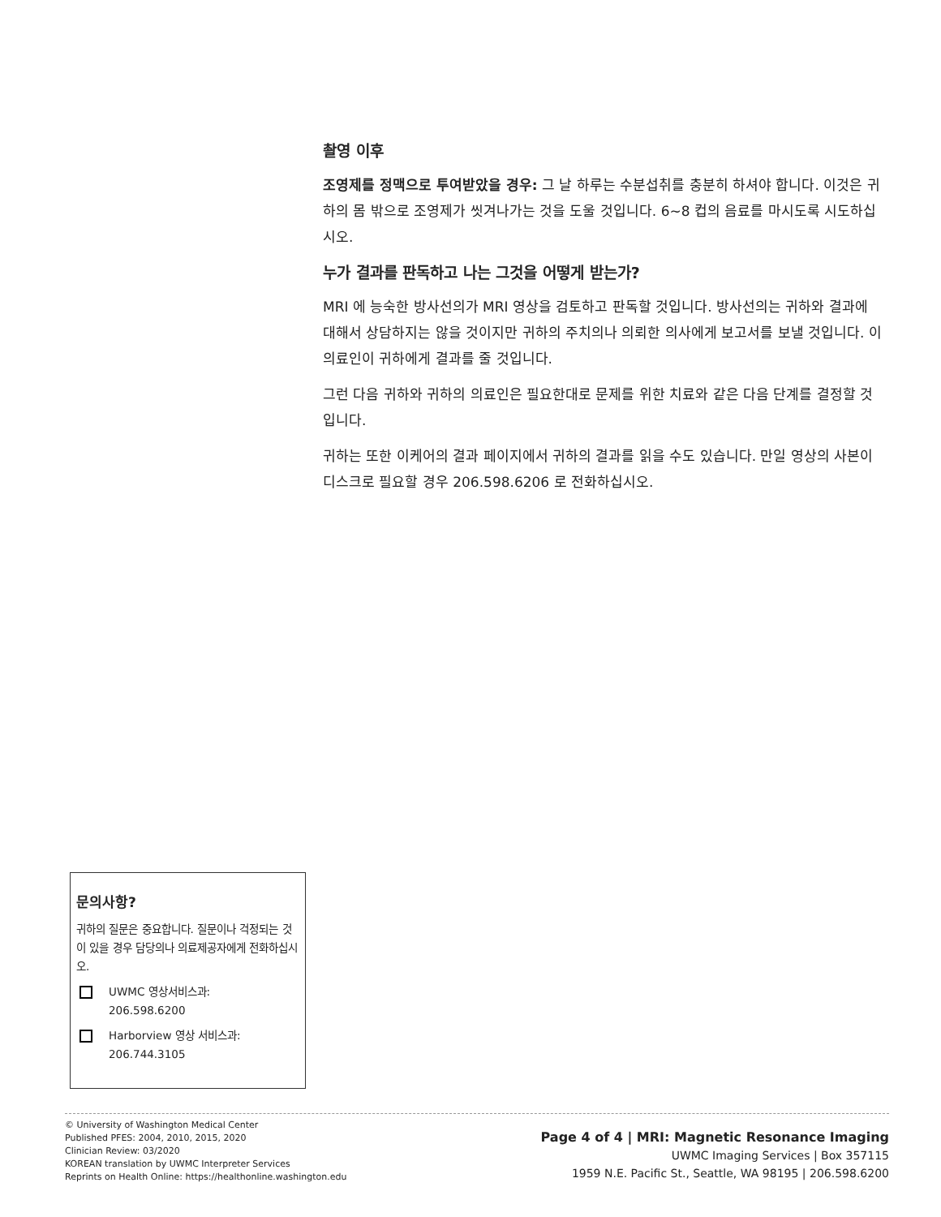촬영 이후
조영제를 정맥으로 투여받았을 경우: 그 날 하루는 수분섭취를 충분히 하셔야 합니다. 이것은 귀하의 몸 밖으로 조영제가 씻겨나가는 것을 도울 것입니다. 6~8 컵의 음료를 마시도록 시도하십시오.
누가 결과를 판독하고 나는 그것을 어떻게 받는가?
MRI 에 능숙한 방사선의가 MRI 영상을 검토하고 판독할 것입니다. 방사선의는 귀하와 결과에 대해서 상담하지는 않을 것이지만 귀하의 주치의나 의뢰한 의사에게 보고서를 보낼 것입니다. 이 의료인이 귀하에게 결과를 줄 것입니다.
그런 다음 귀하와 귀하의 의료인은 필요한대로 문제를 위한 치료와 같은 다음 단계를 결정할 것입니다.
귀하는 또한 이케어의 결과 페이지에서 귀하의 결과를 읽을 수도 있습니다. 만일 영상의 사본이 디스크로 필요할 경우 206.598.6206 로 전화하십시오.
문의사항?
귀하의 질문은 중요합니다. 질문이나 걱정되는 것이 있을 경우 담당의나 의료제공자에게 전화하십시오.
UWMC 영상서비스과:
206.598.6200
Harborview 영상 서비스과:
206.744.3105
© University of Washington Medical Center
Published PFES: 2004, 2010, 2015, 2020
Clinician Review: 03/2020
KOREAN translation by UWMC Interpreter Services
Reprints on Health Online: https://healthonline.washington.edu
Page 4 of 4 | MRI: Magnetic Resonance Imaging
UWMC Imaging Services | Box 357115
1959 N.E. Pacific St., Seattle, WA 98195 | 206.598.6200